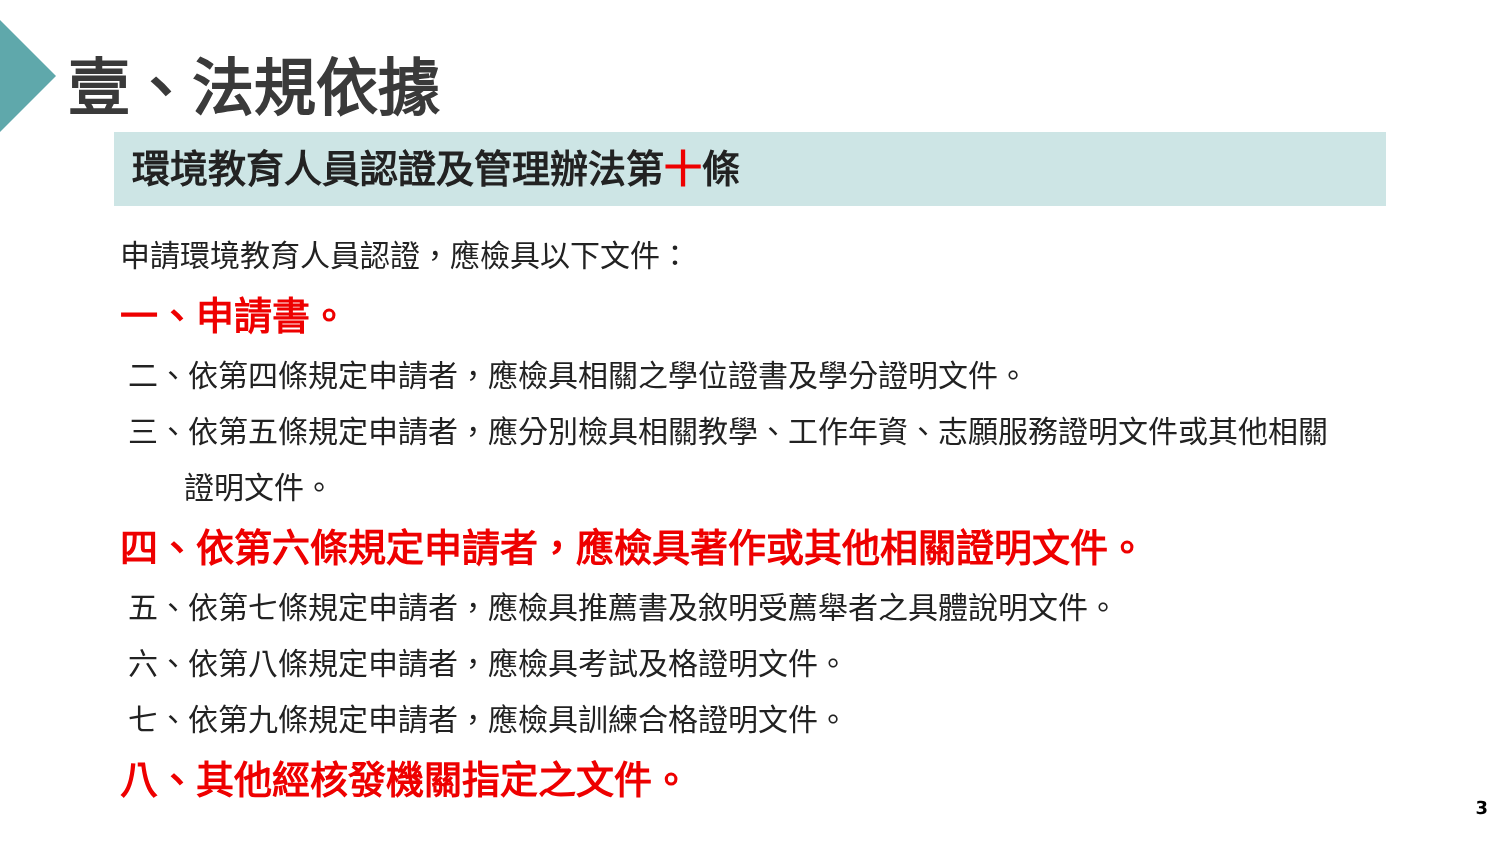壹、法規依據
環境教育人員認證及管理辦法第十條
申請環境教育人員認證，應檢具以下文件：
一、申請書。
二、依第四條規定申請者，應檢具相關之學位證書及學分證明文件。
三、依第五條規定申請者，應分別檢具相關教學、工作年資、志願服務證明文件或其他相關
證明文件。
四、依第六條規定申請者，應檢具著作或其他相關證明文件。
五、依第七條規定申請者，應檢具推薦書及敘明受薦舉者之具體說明文件。
六、依第八條規定申請者，應檢具考試及格證明文件。
七、依第九條規定申請者，應檢具訓練合格證明文件。
八、其他經核發機關指定之文件。
3